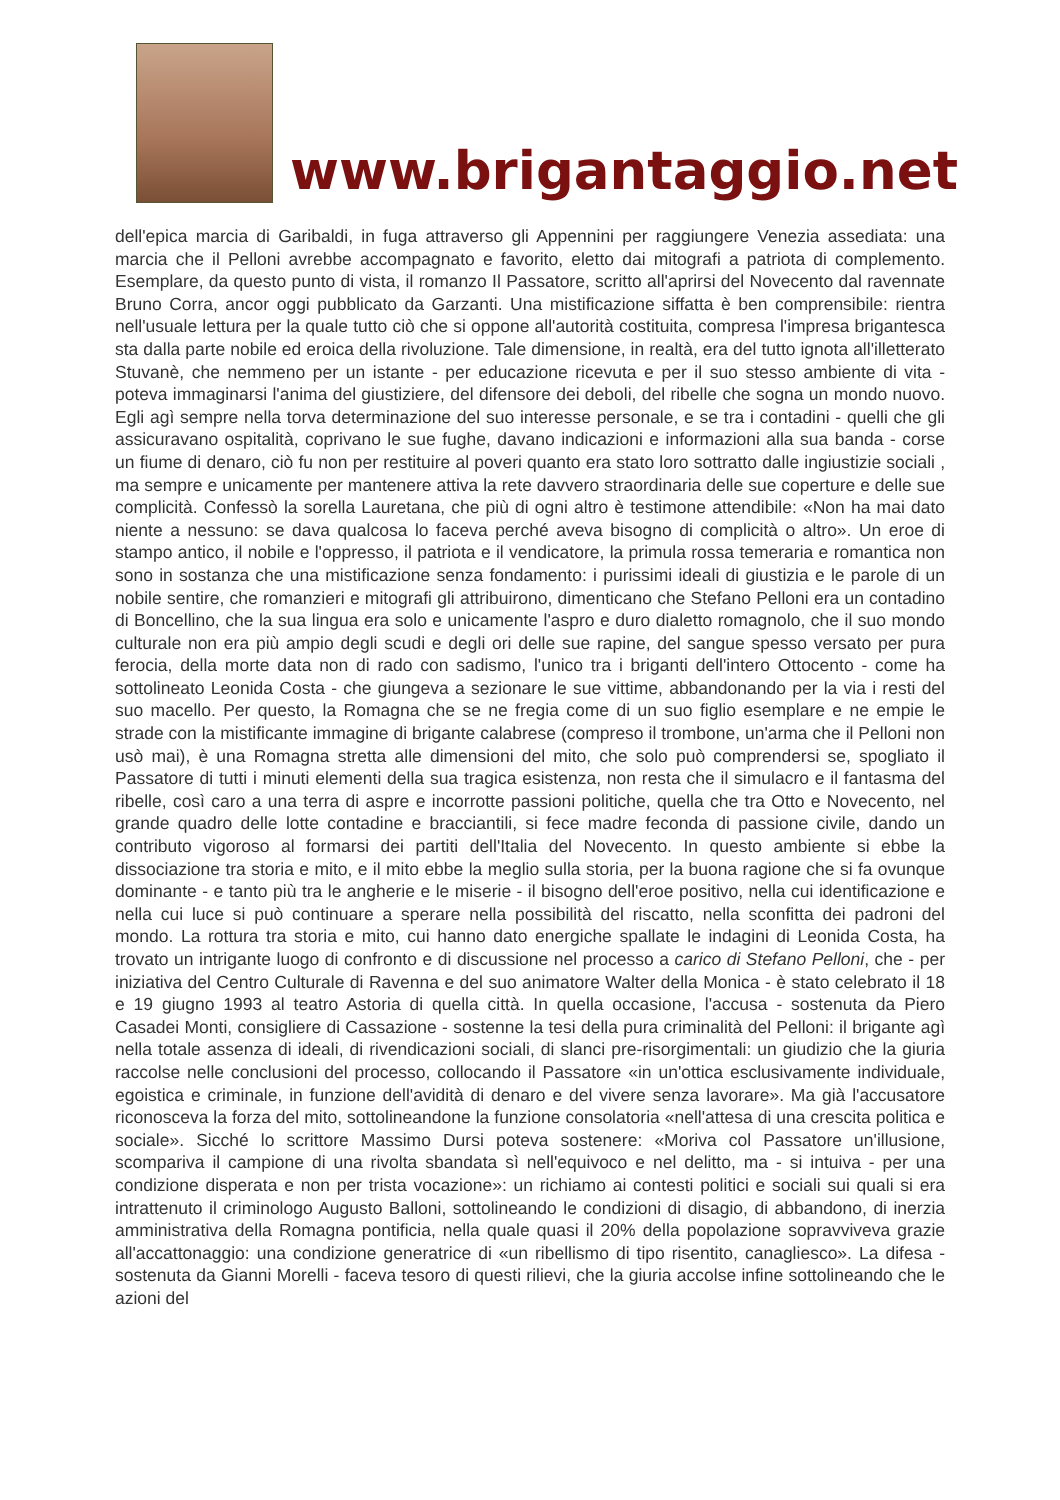www.brigantaggio.net
dell'epica marcia di Garibaldi, in fuga attraverso gli Appennini per raggiungere Venezia assediata: una marcia che il Pelloni avrebbe accompagnato e favorito, eletto dai mitografi a patriota di complemento. Esemplare, da questo punto di vista, il romanzo Il Passatore, scritto all'aprirsi del Novecento dal ravennate Bruno Corra, ancor oggi pubblicato da Garzanti. Una mistificazione siffatta è ben comprensibile: rientra nell'usuale lettura per la quale tutto ciò che si oppone all'autorità costituita, compresa l'impresa brigantesca sta dalla parte nobile ed eroica della rivoluzione. Tale dimensione, in realtà, era del tutto ignota all'illetterato Stuvanè, che nemmeno per un istante - per educazione ricevuta e per il suo stesso ambiente di vita - poteva immaginarsi l'anima del giustiziere, del difensore dei deboli, del ribelle che sogna un mondo nuovo. Egli agì sempre nella torva determinazione del suo interesse personale, e se tra i contadini - quelli che gli assicuravano ospitalità, coprivano le sue fughe, davano indicazioni e informazioni alla sua banda - corse un fiume di denaro, ciò fu non per restituire al poveri quanto era stato loro sottratto dalle ingiustizie sociali , ma sempre e unicamente per mantenere attiva la rete davvero straordinaria delle sue coperture e delle sue complicità. Confessò la sorella Lauretana, che più di ogni altro è testimone attendibile: «Non ha mai dato niente a nessuno: se dava qualcosa lo faceva perché aveva bisogno di complicità o altro». Un eroe di stampo antico, il nobile e l'oppresso, il patriota e il vendicatore, la primula rossa temeraria e romantica non sono in sostanza che una mistificazione senza fondamento: i purissimi ideali di giustizia e le parole di un nobile sentire, che romanzieri e mitografi gli attribuirono, dimenticano che Stefano Pelloni era un contadino di Boncellino, che la sua lingua era solo e unicamente l'aspro e duro dialetto romagnolo, che il suo mondo culturale non era più ampio degli scudi e degli ori delle sue rapine, del sangue spesso versato per pura ferocia, della morte data non di rado con sadismo, l'unico tra i briganti dell'intero Ottocento - come ha sottolineato Leonida Costa - che giungeva a sezionare le sue vittime, abbandonando per la via i resti del suo macello. Per questo, la Romagna che se ne fregia come di un suo figlio esemplare e ne empie le strade con la mistificante immagine di brigante calabrese (compreso il trombone, un'arma che il Pelloni non usò mai), è una Romagna stretta alle dimensioni del mito, che solo può comprendersi se, spogliato il Passatore di tutti i minuti elementi della sua tragica esistenza, non resta che il simulacro e il fantasma del ribelle, così caro a una terra di aspre e incorrotte passioni politiche, quella che tra Otto e Novecento, nel grande quadro delle lotte contadine e bracciantili, si fece madre feconda di passione civile, dando un contributo vigoroso al formarsi dei partiti dell'Italia del Novecento. In questo ambiente si ebbe la dissociazione tra storia e mito, e il mito ebbe la meglio sulla storia, per la buona ragione che si fa ovunque dominante - e tanto più tra le angherie e le miserie - il bisogno dell'eroe positivo, nella cui identificazione e nella cui luce si può continuare a sperare nella possibilità del riscatto, nella sconfitta dei padroni del mondo. La rottura tra storia e mito, cui hanno dato energiche spallate le indagini di Leonida Costa, ha trovato un intrigante luogo di confronto e di discussione nel processo a carico di Stefano Pelloni, che - per iniziativa del Centro Culturale di Ravenna e del suo animatore Walter della Monica - è stato celebrato il 18 e 19 giugno 1993 al teatro Astoria di quella città. In quella occasione, l'accusa - sostenuta da Piero Casadei Monti, consigliere di Cassazione - sostenne la tesi della pura criminalità del Pelloni: il brigante agì nella totale assenza di ideali, di rivendicazioni sociali, di slanci pre-risorgimentali: un giudizio che la giuria raccolse nelle conclusioni del processo, collocando il Passatore «in un'ottica esclusivamente individuale, egoistica e criminale, in funzione dell'avidità di denaro e del vivere senza lavorare». Ma già l'accusatore riconosceva la forza del mito, sottolineandone la funzione consolatoria «nell'attesa di una crescita politica e sociale». Sicché lo scrittore Massimo Dursi poteva sostenere: «Moriva col Passatore un'illusione, scompariva il campione di una rivolta sbandata sì nell'equivoco e nel delitto, ma - si intuiva - per una condizione disperata e non per trista vocazione»: un richiamo ai contesti politici e sociali sui quali si era intrattenuto il criminologo Augusto Balloni, sottolineando le condizioni di disagio, di abbandono, di inerzia amministrativa della Romagna pontificia, nella quale quasi il 20% della popolazione sopravviveva grazie all'accattonaggio: una condizione generatrice di «un ribellismo di tipo risentito, canagliesco». La difesa - sostenuta da Gianni Morelli - faceva tesoro di questi rilievi, che la giuria accolse infine sottolineando che le azioni del